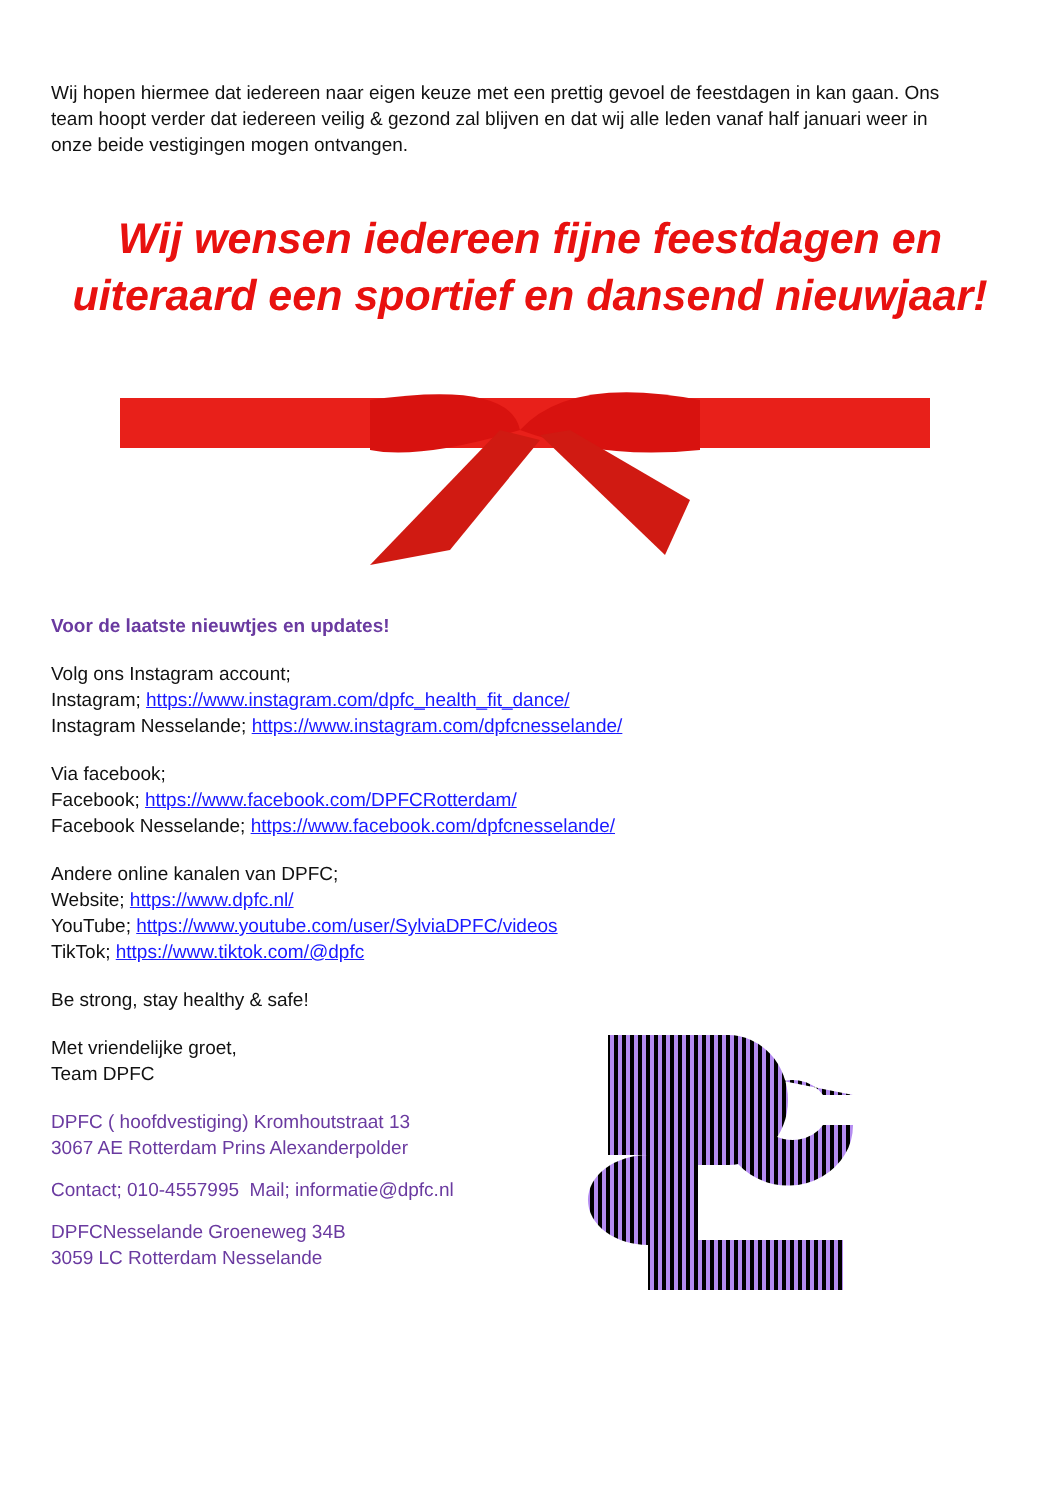Wij hopen hiermee dat iedereen naar eigen keuze met een prettig gevoel de feestdagen in kan gaan. Ons team hoopt verder dat iedereen veilig & gezond zal blijven en dat wij alle leden vanaf half januari weer in onze beide vestigingen mogen ontvangen.
Wij wensen iedereen fijne feestdagen en uiteraard een sportief en dansend nieuwjaar!
Voor de laatste nieuwtjes en updates!
Volg ons Instagram account;
Instagram; https://www.instagram.com/dpfc_health_fit_dance/
Instagram Nesselande; https://www.instagram.com/dpfcnesselande/
Via facebook;
Facebook; https://www.facebook.com/DPFCRotterdam/
Facebook Nesselande; https://www.facebook.com/dpfcnesselande/
Andere online kanalen van DPFC;
Website; https://www.dpfc.nl/
YouTube; https://www.youtube.com/user/SylviaDPFC/videos
TikTok; https://www.tiktok.com/@dpfc
Be strong, stay healthy & safe!
Met vriendelijke groet,
Team DPFC
DPFC ( hoofdvestiging) Kromhoutstraat 13
3067 AE Rotterdam Prins Alexanderpolder
Contact; 010-4557995 Mail; informatie@dpfc.nl
DPFCNesselande Groeneweg 34B
3059 LC Rotterdam Nesselande